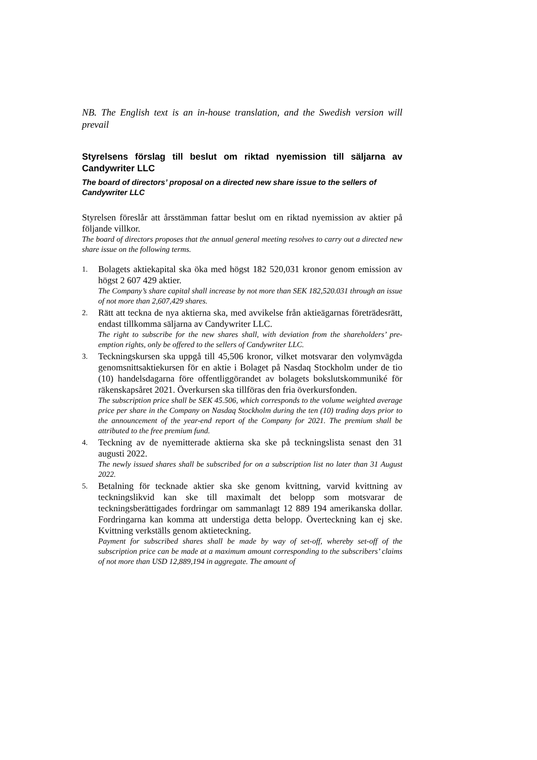NB. The English text is an in-house translation, and the Swedish version will prevail
Styrelsens förslag till beslut om riktad nyemission till säljarna av Candywriter LLC
The board of directors’ proposal on a directed new share issue to the sellers of Candywriter LLC
Styrelsen föreslår att årsstämman fattar beslut om en riktad nyemission av aktier på följande villkor.
The board of directors proposes that the annual general meeting resolves to carry out a directed new share issue on the following terms.
1.
Bolagets aktiekapital ska öka med högst 182 520,031 kronor genom emission av högst 2 607 429 aktier.
The Company’s share capital shall increase by not more than SEK 182,520.031 through an issue of not more than 2,607,429 shares.
2.
Rätt att teckna de nya aktierna ska, med avvikelse från aktieägarnas företrädesrätt, endast tillkomma säljarna av Candywriter LLC.
The right to subscribe for the new shares shall, with deviation from the shareholders’ pre-emption rights, only be offered to the sellers of Candywriter LLC.
3.
Teckningskursen ska uppgå till 45,506 kronor, vilket motsvarar den volymvägda genomsnittsaktiekursen för en aktie i Bolaget på Nasdaq Stockholm under de tio (10) handelsdagarna före offentliggörandet av bolagets bokslutskommuniké för räkenskapsåret 2021. Överkursen ska tillföras den fria överkursfonden.
The subscription price shall be SEK 45.506, which corresponds to the volume weighted average price per share in the Company on Nasdaq Stockholm during the ten (10) trading days prior to the announcement of the year-end report of the Company for 2021. The premium shall be attributed to the free premium fund.
4.
Teckning av de nyemitterade aktierna ska ske på teckningslista senast den 31 augusti 2022.
The newly issued shares shall be subscribed for on a subscription list no later than 31 August 2022.
5.
Betalning för tecknade aktier ska ske genom kvittning, varvid kvittning av teckningslikvid kan ske till maximalt det belopp som motsvarar de teckningsberättigades fordringar om sammanlagt 12 889 194 amerikanska dollar. Fordringarna kan komma att understiga detta belopp. Överteckning kan ej ske. Kvittning verkställs genom aktieteckning.
Payment for subscribed shares shall be made by way of set-off, whereby set-off of the subscription price can be made at a maximum amount corresponding to the subscribers’ claims of not more than USD 12,889,194 in aggregate. The amount of